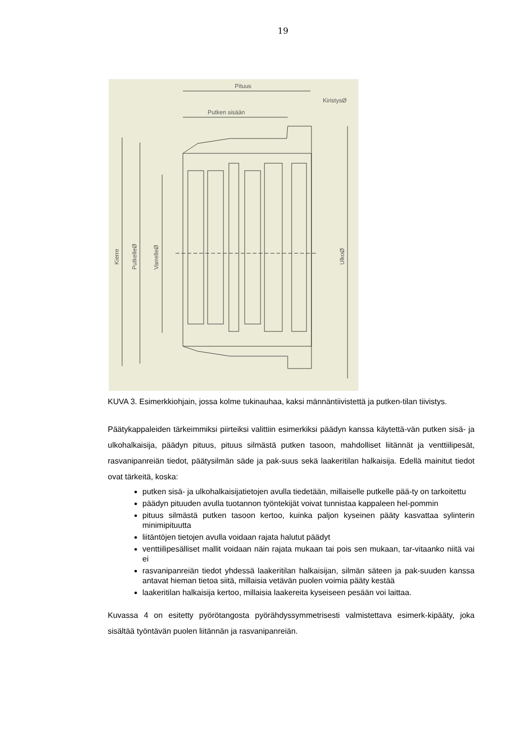19
Pituus
Putken sisään
KiristysØ
Kierre
PutkelleØ
VarrelleØ
UlkoØ
KUVA 3. Esimerkkiohjain, jossa kolme tukinauhaa, kaksi männäntiivistettä ja putken-tilan tiivistys.
Päätykappaleiden tärkeimmiksi piirteiksi valittiin esimerkiksi päädyn kanssa käytettä-vän putken sisä- ja ulkohalkaisija, päädyn pituus, pituus silmästä putken tasoon, mahdolliset liitännät ja venttiilipesät, rasvanipanreiän tiedot, päätysilmän säde ja pak-suus sekä laakeritilan halkaisija. Edellä mainitut tiedot ovat tärkeitä, koska:
putken sisä- ja ulkohalkaisijatietojen avulla tiedetään, millaiselle putkelle pää-ty on tarkoitettu
päädyn pituuden avulla tuotannon työntekijät voivat tunnistaa kappaleen hel-pommin
pituus silmästä putken tasoon kertoo, kuinka paljon kyseinen pääty kasvattaa sylinterin minimipituutta
liitäntöjen tietojen avulla voidaan rajata halutut päädyt
venttiilipesälliset mallit voidaan näin rajata mukaan tai pois sen mukaan, tar-vitaanko niitä vai ei
rasvanipanreiän tiedot yhdessä laakeritilan halkaisijan, silmän säteen ja pak-suuden kanssa antavat hieman tietoa siitä, millaisia vetävän puolen voimia pääty kestää
laakeritilan halkaisija kertoo, millaisia laakereita kyseiseen pesään voi laittaa.
Kuvassa 4 on esitetty pyörötangosta pyörähdyssymmetrisesti valmistettava esimerk-kipääty, joka sisältää työntävän puolen liitännän ja rasvanipanreiän.